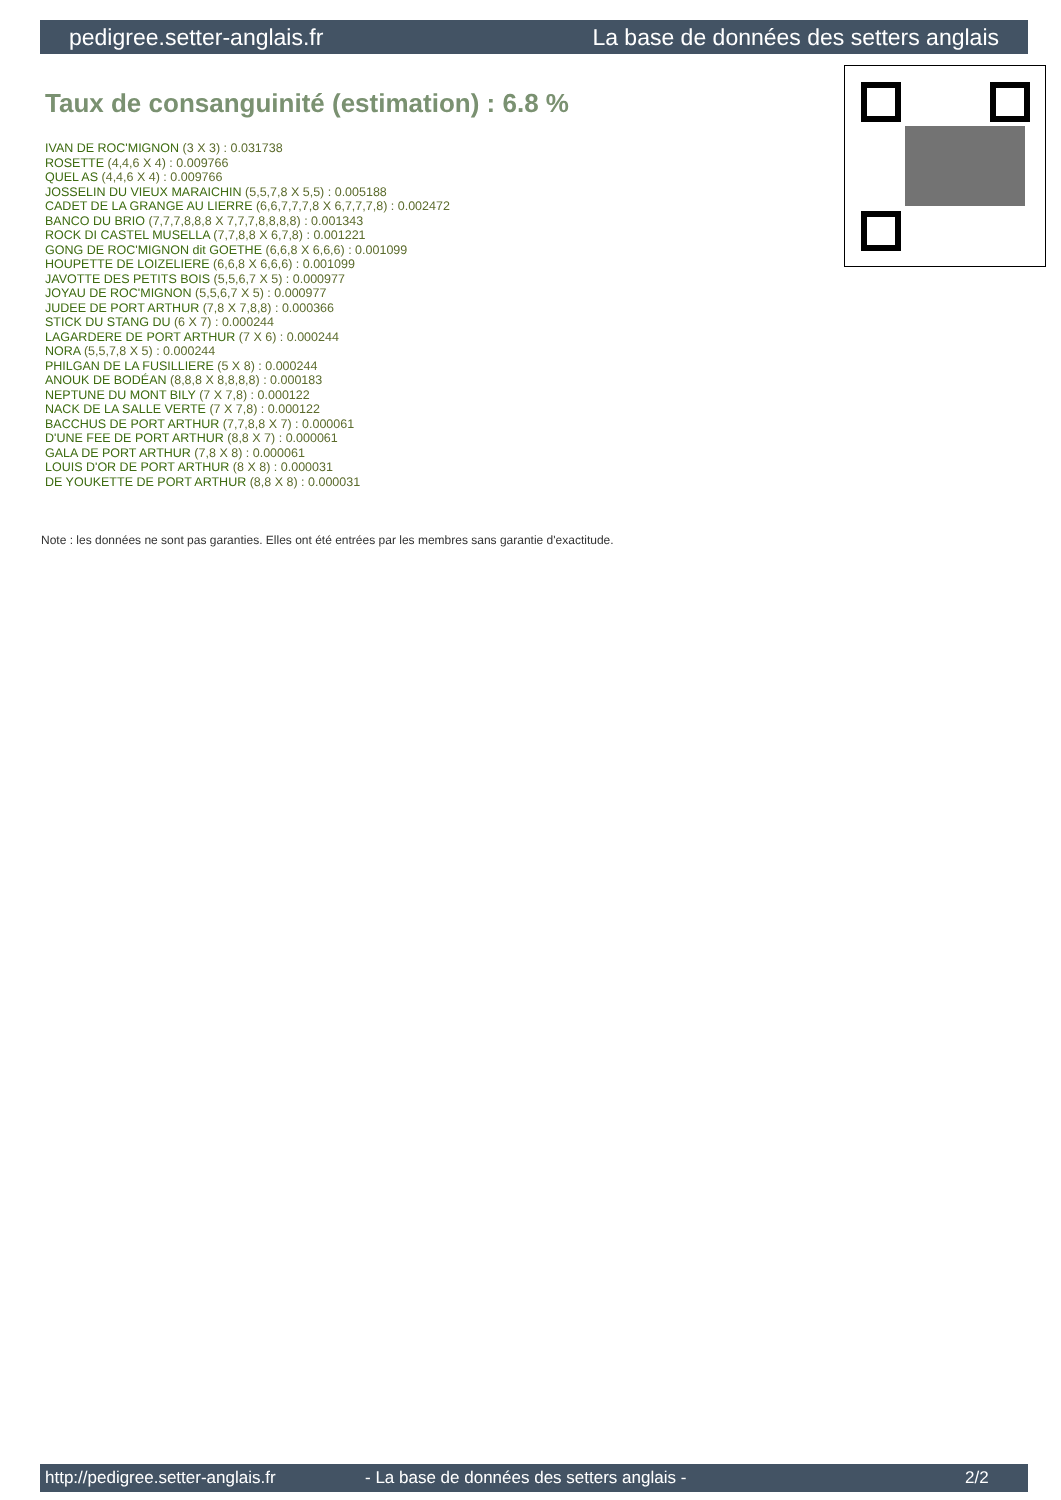pedigree.setter-anglais.fr La base de données des setters anglais
Taux de consanguinité (estimation) : 6.8 %
IVAN DE ROC'MIGNON (3 X 3) : 0.031738
ROSETTE (4,4,6 X 4) : 0.009766
QUEL AS (4,4,6 X 4) : 0.009766
JOSSELIN DU VIEUX MARAICHIN (5,5,7,8 X 5,5) : 0.005188
CADET DE LA GRANGE AU LIERRE (6,6,7,7,7,8 X 6,7,7,7,8) : 0.002472
BANCO DU BRIO (7,7,7,8,8,8 X 7,7,7,8,8,8,8) : 0.001343
ROCK DI CASTEL MUSELLA (7,7,8,8 X 6,7,8) : 0.001221
GONG DE ROC'MIGNON dit GOETHE (6,6,8 X 6,6,6) : 0.001099
HOUPETTE DE LOIZELIERE (6,6,8 X 6,6,6) : 0.001099
JAVOTTE DES PETITS BOIS (5,5,6,7 X 5) : 0.000977
JOYAU DE ROC'MIGNON (5,5,6,7 X 5) : 0.000977
JUDEE DE PORT ARTHUR (7,8 X 7,8,8) : 0.000366
STICK DU STANG DU (6 X 7) : 0.000244
LAGARDERE DE PORT ARTHUR (7 X 6) : 0.000244
NORA (5,5,7,8 X 5) : 0.000244
PHILGAN DE LA FUSILLIERE (5 X 8) : 0.000244
ANOUK DE BODÉAN (8,8,8 X 8,8,8,8) : 0.000183
NEPTUNE DU MONT BILY (7 X 7,8) : 0.000122
NACK DE LA SALLE VERTE (7 X 7,8) : 0.000122
BACCHUS DE PORT ARTHUR (7,7,8,8 X 7) : 0.000061
D'UNE FEE DE PORT ARTHUR (8,8 X 7) : 0.000061
GALA DE PORT ARTHUR (7,8 X 8) : 0.000061
LOUIS D'OR DE PORT ARTHUR (8 X 8) : 0.000031
DE YOUKETTE DE PORT ARTHUR (8,8 X 8) : 0.000031
Note : les données ne sont pas garanties. Elles ont été entrées par les membres sans garantie d'exactitude.
http://pedigree.setter-anglais.fr - La base de données des setters anglais - 2/2